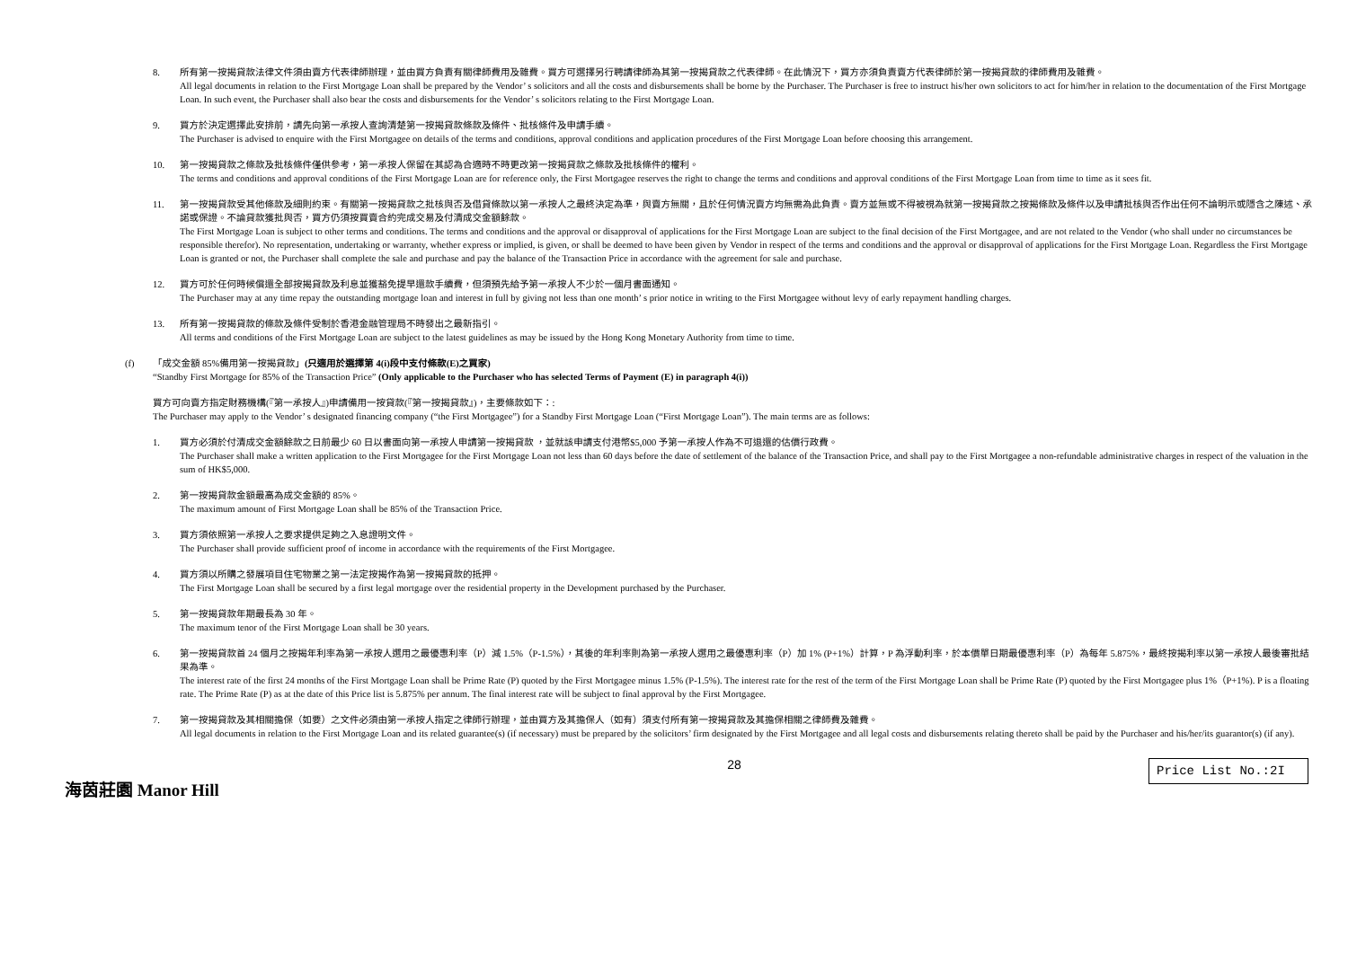8. 所有第一按揭貸款法律文件須由賣方代表律師辦理，並由買方負責有關律師費用及雜費。買方可選擇另行聘請律師為其第一按揭貸款之代表律師。在此情況下，買方亦須負責賣方代表律師於第一按揭貸款的律師費用及雜費。
All legal documents in relation to the First Mortgage Loan shall be prepared by the Vendor’ s solicitors and all the costs and disbursements shall be borne by the Purchaser. The Purchaser is free to instruct his/her own solicitors to act for him/her in relation to the documentation of the First Mortgage Loan. In such event, the Purchaser shall also bear the costs and disbursements for the Vendor’ s solicitors relating to the First Mortgage Loan.
9. 買方於決定選擇此安排前，請先向第一承按人查詢清楚第一按揭貸款條款及條件、批核條件及申請手續。
The Purchaser is advised to enquire with the First Mortgagee on details of the terms and conditions, approval conditions and application procedures of the First Mortgage Loan before choosing this arrangement.
10. 第一按揭貸款之條款及批核條件僅供參考，第一承按人保留在其認為合適時不時更改第一按揭貸款之條款及批核條件的權利。
The terms and conditions and approval conditions of the First Mortgage Loan are for reference only, the First Mortgagee reserves the right to change the terms and conditions and approval conditions of the First Mortgage Loan from time to time as it sees fit.
11. 第一按揭貸款受其他條款及細則約束。有關第一按揭貸款之批核與否及借貸條款以第一承按人之最終決定為準，與賣方無關，且於任何情況賣方均無需為此負責。賣方並無或不得被視為就第一按揭貸款之按揭條款及條件以及申請批核與否作出任何不論明示或隱含之陳述、承諾或保證。不論貸款獲批與否，買方仍須按買賣合約完成交易及付清成交金額餘款。
The First Mortgage Loan is subject to other terms and conditions. The terms and conditions and the approval or disapproval of applications for the First Mortgage Loan are subject to the final decision of the First Mortgagee, and are not related to the Vendor (who shall under no circumstances be responsible therefor). No representation, undertaking or warranty, whether express or implied, is given, or shall be deemed to have been given by Vendor in respect of the terms and conditions and the approval or disapproval of applications for the First Mortgage Loan. Regardless the First Mortgage Loan is granted or not, the Purchaser shall complete the sale and purchase and pay the balance of the Transaction Price in accordance with the agreement for sale and purchase.
12. 買方可於任何時候償還全部按揭貸款及利息並獲豁免提早還款手續費，但須預先給予第一承按人不少於一個月書面通知。
The Purchaser may at any time repay the outstanding mortgage loan and interest in full by giving not less than one month’ s prior notice in writing to the First Mortgagee without levy of early repayment handling charges.
13. 所有第一按揭貸款的條款及條件受制於香港金融管理局不時發出之最新指引。
All terms and conditions of the First Mortgage Loan are subject to the latest guidelines as may be issued by the Hong Kong Monetary Authority from time to time.
(f) 「成交金額 85%備用第一按揭貸款」(只適用於選擇第 4(i)段中支付條款(E)之買家)
“Standby First Mortgage for 85% of the Transaction Price” (Only applicable to the Purchaser who has selected Terms of Payment (E) in paragraph 4(i))
買方可向賣方指定財務機構(『第一承按人』)申請備用一按貸款(『第一按揭貸款』)，主要條款如下：:
The Purchaser may apply to the Vendor’ s designated financing company (“the First Mortgagee”) for a Standby First Mortgage Loan (“First Mortgage Loan”). The main terms are as follows:
1. 買方必須於付清成交金額餘款之日前最少 60 日以書面向第一承按人申請第一按揭貸款 ，並就該申請支付港幣$5,000 予第一承按人作為不可退還的估價行政費。
The Purchaser shall make a written application to the First Mortgagee for the First Mortgage Loan not less than 60 days before the date of settlement of the balance of the Transaction Price, and shall pay to the First Mortgagee a non-refundable administrative charges in respect of the valuation in the sum of HK$5,000.
2. 第一按揭貸款金額最高為成交金額的 85%。
The maximum amount of First Mortgage Loan shall be 85% of the Transaction Price.
3. 買方須依照第一承按人之要求提供足夠之入息證明文件。
The Purchaser shall provide sufficient proof of income in accordance with the requirements of the First Mortgagee.
4. 買方須以所購之發展項目住宅物業之第一法定按揭作為第一按揭貸款的抵押。
The First Mortgage Loan shall be secured by a first legal mortgage over the residential property in the Development purchased by the Purchaser.
5. 第一按揭貸款年期最長為 30 年。
The maximum tenor of the First Mortgage Loan shall be 30 years.
6. 第一按揭貸款首 24 個月之按揭年利率為第一承按人選用之最優惠利率（P）減 1.5%（P-1.5%），其後的年利率則為第一承按人選用之最優惠利率（P）加 1% (P+1%）計算，P 為浮動利率，於本價單日期最優惠利率（P）為每年 5.875%，最終按揭利率以第一承按人最後審批結果為準。
The interest rate of the first 24 months of the First Mortgage Loan shall be Prime Rate (P) quoted by the First Mortgagee minus 1.5% (P-1.5%). The interest rate for the rest of the term of the First Mortgage Loan shall be Prime Rate (P) quoted by the First Mortgagee plus 1%（P+1%). P is a floating rate. The Prime Rate (P) as at the date of this Price list is 5.875% per annum. The final interest rate will be subject to final approval by the First Mortgagee.
7. 第一按揭貸款及其相關擔保（如要）之文件必須由第一承按人指定之律師行辦理，並由買方及其擔保人（如有）須支付所有第一按揭貸款及其擔保相關之律師費及雜費。
All legal documents in relation to the First Mortgage Loan and its related guarantee(s) (if necessary) must be prepared by the solicitors’ firm designated by the First Mortgagee and all legal costs and disbursements relating thereto shall be paid by the Purchaser and his/her/its guarantor(s) (if any).
28
海茵莊園 Manor Hill
Price List No.:2I